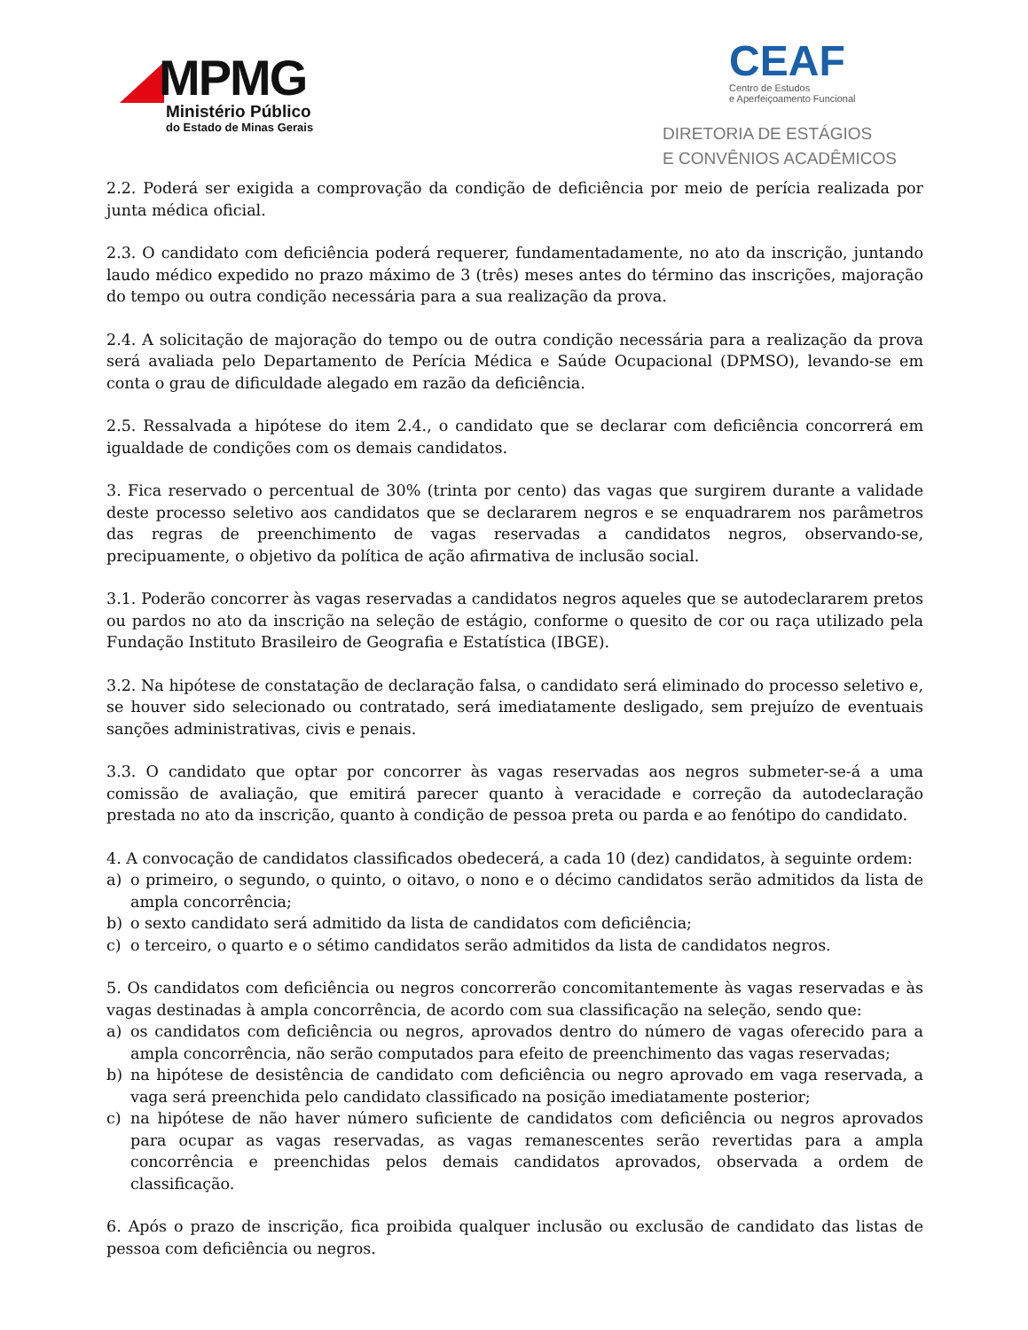MPMG
Ministério Público
do Estado de Minas Gerais
CEAF
Centro de Estudos
e Aperfeiçoamento Funcional
DIRETORIA DE ESTÁGIOS
E CONVÊNIOS ACADÊMICOS
2.2. Poderá ser exigida a comprovação da condição de deficiência por meio de perícia realizada por junta médica oficial.
2.3. O candidato com deficiência poderá requerer, fundamentadamente, no ato da inscrição, juntando laudo médico expedido no prazo máximo de 3 (três) meses antes do término das inscrições, majoração do tempo ou outra condição necessária para a sua realização da prova.
2.4. A solicitação de majoração do tempo ou de outra condição necessária para a realização da prova será avaliada pelo Departamento de Perícia Médica e Saúde Ocupacional (DPMSO), levando-se em conta o grau de dificuldade alegado em razão da deficiência.
2.5. Ressalvada a hipótese do item 2.4., o candidato que se declarar com deficiência concorrerá em igualdade de condições com os demais candidatos.
3. Fica reservado o percentual de 30% (trinta por cento) das vagas que surgirem durante a validade deste processo seletivo aos candidatos que se declararem negros e se enquadrarem nos parâmetros das regras de preenchimento de vagas reservadas a candidatos negros, observando-se, precipuamente, o objetivo da política de ação afirmativa de inclusão social.
3.1. Poderão concorrer às vagas reservadas a candidatos negros aqueles que se autodeclararem pretos ou pardos no ato da inscrição na seleção de estágio, conforme o quesito de cor ou raça utilizado pela Fundação Instituto Brasileiro de Geografia e Estatística (IBGE).
3.2. Na hipótese de constatação de declaração falsa, o candidato será eliminado do processo seletivo e, se houver sido selecionado ou contratado, será imediatamente desligado, sem prejuízo de eventuais sanções administrativas, civis e penais.
3.3. O candidato que optar por concorrer às vagas reservadas aos negros submeter-se-á a uma comissão de avaliação, que emitirá parecer quanto à veracidade e correção da autodeclaração prestada no ato da inscrição, quanto à condição de pessoa preta ou parda e ao fenótipo do candidato.
4. A convocação de candidatos classificados obedecerá, a cada 10 (dez) candidatos, à seguinte ordem:
a) o primeiro, o segundo, o quinto, o oitavo, o nono e o décimo candidatos serão admitidos da lista de ampla concorrência;
b) o sexto candidato será admitido da lista de candidatos com deficiência;
c) o terceiro, o quarto e o sétimo candidatos serão admitidos da lista de candidatos negros.
5. Os candidatos com deficiência ou negros concorrerão concomitantemente às vagas reservadas e às vagas destinadas à ampla concorrência, de acordo com sua classificação na seleção, sendo que:
a) os candidatos com deficiência ou negros, aprovados dentro do número de vagas oferecido para a ampla concorrência, não serão computados para efeito de preenchimento das vagas reservadas;
b) na hipótese de desistência de candidato com deficiência ou negro aprovado em vaga reservada, a vaga será preenchida pelo candidato classificado na posição imediatamente posterior;
c) na hipótese de não haver número suficiente de candidatos com deficiência ou negros aprovados para ocupar as vagas reservadas, as vagas remanescentes serão revertidas para a ampla concorrência e preenchidas pelos demais candidatos aprovados, observada a ordem de classificação.
6. Após o prazo de inscrição, fica proibida qualquer inclusão ou exclusão de candidato das listas de pessoa com deficiência ou negros.